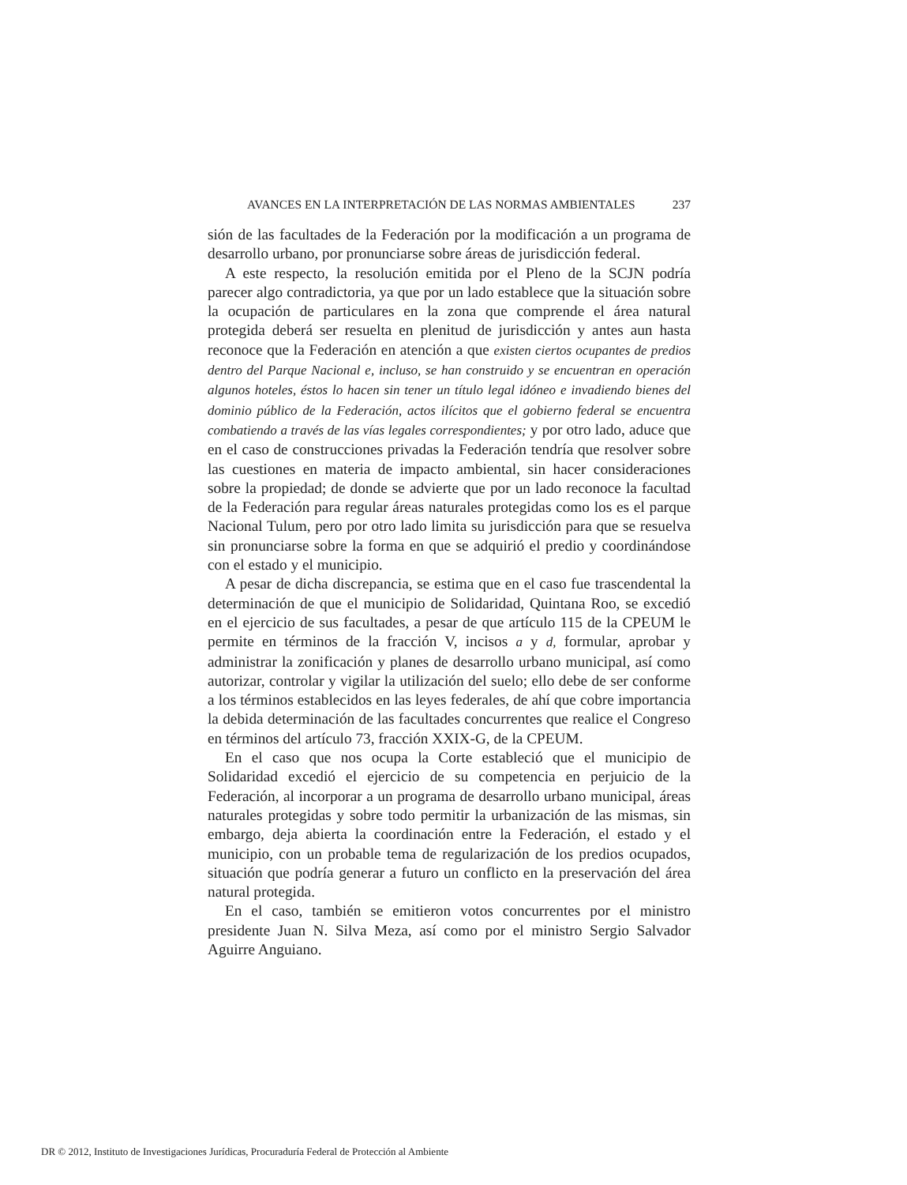AVANCES EN LA INTERPRETACIÓN DE LAS NORMAS AMBIENTALES 237
sión de las facultades de la Federación por la modificación a un programa de desarrollo urbano, por pronunciarse sobre áreas de jurisdicción federal.
A este respecto, la resolución emitida por el Pleno de la SCJN podría parecer algo contradictoria, ya que por un lado establece que la situación sobre la ocupación de particulares en la zona que comprende el área natural protegida deberá ser resuelta en plenitud de jurisdicción y antes aun hasta reconoce que la Federación en atención a que existen ciertos ocupantes de predios dentro del Parque Nacional e, incluso, se han construido y se encuentran en operación algunos hoteles, éstos lo hacen sin tener un título legal idóneo e invadiendo bienes del dominio público de la Federación, actos ilícitos que el gobierno federal se encuentra combatiendo a través de las vías legales correspondientes; y por otro lado, aduce que en el caso de construcciones privadas la Federación tendría que resolver sobre las cuestiones en materia de impacto ambiental, sin hacer consideraciones sobre la propiedad; de donde se advierte que por un lado reconoce la facultad de la Federación para regular áreas naturales protegidas como los es el parque Nacional Tulum, pero por otro lado limita su jurisdicción para que se resuelva sin pronunciarse sobre la forma en que se adquirió el predio y coordinándose con el estado y el municipio.
A pesar de dicha discrepancia, se estima que en el caso fue trascendental la determinación de que el municipio de Solidaridad, Quintana Roo, se excedió en el ejercicio de sus facultades, a pesar de que artículo 115 de la CPEUM le permite en términos de la fracción V, incisos a y d, formular, aprobar y administrar la zonificación y planes de desarrollo urbano municipal, así como autorizar, controlar y vigilar la utilización del suelo; ello debe de ser conforme a los términos establecidos en las leyes federales, de ahí que cobre importancia la debida determinación de las facultades concurrentes que realice el Congreso en términos del artículo 73, fracción XXIX-G, de la CPEUM.
En el caso que nos ocupa la Corte estableció que el municipio de Solidaridad excedió el ejercicio de su competencia en perjuicio de la Federación, al incorporar a un programa de desarrollo urbano municipal, áreas naturales protegidas y sobre todo permitir la urbanización de las mismas, sin embargo, deja abierta la coordinación entre la Federación, el estado y el municipio, con un probable tema de regularización de los predios ocupados, situación que podría generar a futuro un conflicto en la preservación del área natural protegida.
En el caso, también se emitieron votos concurrentes por el ministro presidente Juan N. Silva Meza, así como por el ministro Sergio Salvador Aguirre Anguiano.
DR © 2012, Instituto de Investigaciones Jurídicas, Procuraduría Federal de Protección al Ambiente